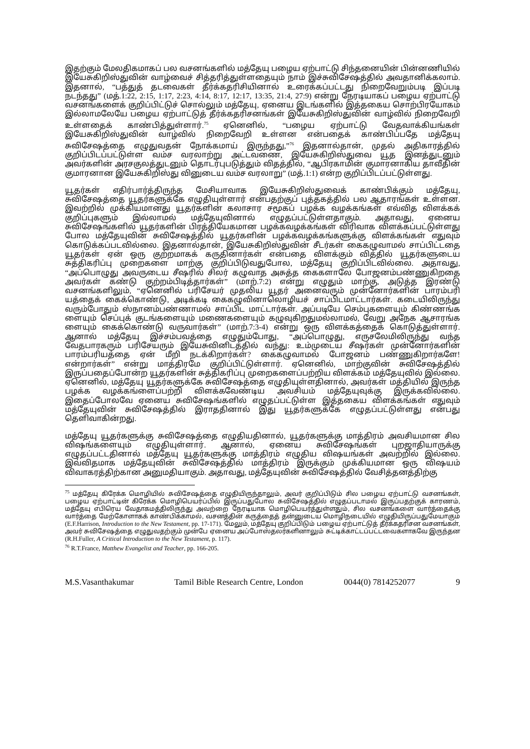இதற்கும் மேலதிகமாகப் பல வசனங்களில் மத்தேயு பழைய ஏற்பாட்டு சிந்தனையின் பின்னணியில் இயேசுகிறிஸ்துவின் வாழ்வைச் சித்தரித்துள்ளதையும் நாம் இச்சுவிசேஷத்தில் அவதானிக்கலாம். இதனால், “பத்துத் தடவைகள் தீர்க்கதரிசியினால் உரைக்கப்பட்டது நிறைவேறும்படி இப்படி நடந்தது” (மத்.1:22, 2:15, 1:17, 2:23, 4:14, 8:17, 12:17, 13:35, 21:4, 27:9) என்று நேரடியாகப் பழைய ஏற்பாட்டு வசனங்களைக் குறிப்பிட்டுச் சொல்லும் மத்தேயு, ஏனைய இடங்களில் இத்தகைய சொற்பிரயோகம் இல்லாமலேயே பழைய ஏற்பாட்டுத் தீர்க்கதரிசனங்கள் இயேசுகிறிஸ்துவின் வாழ்வில் நிறைவேறி உள்ளதைக் காண்பித்துள்ளார்.<sup>75</sup> ஏனெனில், “பழைய ஏற்பாட்டு வேதவாக்கியங்கள் இயேசுகிறிஸ்துவின் வாழ்வில் நிறைவேறி உள்ளன என்பதைக் காண்பிப்பதே மத்தேயு சுவிசேஷத்தை எழுதுவதன் நோக்கமாய் இருந்தது,”<sup>76</sup> இதனால்தான், முதல் அதிகாரத்தில் குறிப்பிடப்பட்டுள்ள வம்ச வரலாற்று அட்டவணை, இயேசுகிறிஸ்துவை யூத இனத்துடனும் அவர்களின் அரசகுலத்துடனும் தொடர்புபடுத்தும் விதத்தில், “ஆபிரகாமின் குமாரனாகிய தாவீதின் குமாரனான இயேசுகிறிஸ்து வினுடைய வம்ச வரலாறு” (மத்.1:1) என்ற குறிப்பிடப்பட்டுள்ளது.
யூதர்கள் எதிர்பார்த்திருந்த மேசியாவாக இயேசுகிறிஸ்துவைக் காண்பிக்கும் மத்தேயு, சுவிசேஷத்தை யூதர்களுக்கே எழுதியுள்ளார் என்பதற்குப் புத்தகத்தில் பல ஆதாரங்கள் உள்ளன. இவற்றில் முக்கியமானது யூதர்களின் கலாசார சமூகப் பழக்க வழக்கங்கள் எவ்வித விளக்கக் குறிப்புகளும் இல்லாமல் மத்தேயுவினால் எழுதப்பட்டுள்ளதாகும். அதாவது, ஏனைய சுவிசேஷங்களில் யூதர்களின் பிரத்தியேகமான பழக்கவழக்கங்கள் விரிவாக விளக்கப்பட்டுள்ளது போல மத்தேயுவின் சுவிசேஷத்தில் யூதர்களின் பழக்கவழக்கங்களுக்கு விளக்கங்கள் எதுவும் கொடுக்கப்படவில்லை. இதனால்தான், இயேசுகிறிஸ்துவின் சீடர்கள் கைகழுவாமல் சாப்பிட்டதை யூதர்கள் ஏன் ஒரு குற்றமாகக் கருதினார்கள் என்பதை விளக்கும் வித்தில் யூதர்களுடைய சுத்திகரிப்பு முறைகளை மாற்கு குறிப்பிடுவதுபோல, மத்தேயு குறிப்பிடவில்லை. அதாவது, “அப்பொழுது அவருடைய சீஷரில் சிலர் கழுவாத அசுத்த கைகளாலே போஜனம்பண்ணுகிறதை அவர்கள் கண்டு குற்றம்பிடித்தார்கள்” (மாற்.7:2) என்று எழுதும் மாற்கு, அடுத்த இரண்டு வசனங்களிலும், “ஏனெனில் பரிசேயர் முதலிய யூதர் அனைவரும் முன்னோர்களின் பாரம்பரி யத்தைக் கைக்கொண்டு, அடிக்கடி கைகழுவினாலொழியச் சாப்பிடமாட்டார்கள். கடையிலிருந்து வரும்போதும் ஸ்நானம்பண்ணாமல் சாப்பிட மாட்டார்கள். அப்படியே செம்புகளையும் கிண்ணங்க ளையும் செப்புக் குடங்களையும் மணைகளையும் கழுவுகிறதுமல்லாமல், வேறு அநேக ஆசாரங்க ளையும் கைக்கொண்டு வருவார்கள்” (மாற்.7:3-4) என்று ஒரு விளக்கத்தைக் கொடுத்துள்ளார். ஆனால் மத்தேயு இச்சம்பவத்தை எழுதும்போது, “அப்பொழுது, எருசலேமிலிருந்து வந்த வேதபாரகரும் பரிசேயரும் இயேசுவினிடத்தில் வந்து: உம்முடைய சீஷர்கள் முன்னோர்களின் பாரம்பரியத்தை ஏன் மீறி நடக்கிறார்கள்? கைகழுவாமல் போஜனம் பண்ணுகிறார்களே! என்றார்கள்” என்று மாத்திரமே குறிப்பிட்டுள்ளார். ஏனெனில், மாற்குவின் சுவிசேஷத்தில் இருப்பதைப்போன்ற யூதர்களின் சுத்திகரிப்பு முறைகளைப்பற்றிய விளக்கம் மத்தேயுவில் இல்லை. ஏனெனில், மத்தேயு யூதர்களுக்கே சுவிசேஷத்தை எழுதியுள்ளதினால், அவர்கள் மத்தியில் இருந்த பழக்க வழக்கங்ளைப்பற்றி விளக்கவேண்டிய அவசியம் மத்தேயுவுக்கு இருக்கவில்லை. இதைப்போலவே ஏனைய சுவிசேஷங்களில் எழுதப்பட்டுள்ள இத்தகைய விளக்கங்கள் எதுவும் மத்தேயுவின் சுவிசேஷத்தில் இராததினால் இது யூதர்களுக்கே எழுதப்பட்டுள்ளது என்பது தெளிவாகின்றது.
மத்தேயு யூதர்களுக்கு சுவிசேஷத்தை எழுதியதினால், யூதர்களுக்கு மாத்திரம் அவசியமான சில விஷங்களையும் எழுதியுள்ளார். ஆனால், ஏனைய சுவிசேஷங்கள் புறஜாதியாருக்கு எழுதப்பட்டதினால் மத்தேயு யூதர்களுக்கு மாத்திரம் எழுதிய விஷயங்கள் அவற்றில் இல்லை. இவ்விதமாக மத்தேயுவின் சுவிசேஷத்தில் மாத்திரம் இருக்கும் முக்கியமான ஒரு விஷயம் விவாகரத்திற்கான அனுமதியாகும். அதாவது, மத்தேயுவின் சுவிசேஷத்தில் வேசித்தனத்திற்கு
<sup>75</sup> மத்தேயு கிரேக்க மொழியில் சுவிசேஷத்தை எழுதியிருந்தாலும், அவர் குறிப்பிடும் சில பழைய ஏற்பாட்டு வசனங்கள், பழைய ஏற்பாட்டின் கிரேக்க மொழிபெயர்ப்பில் இருப்பதுபோல சுவிசேஷத்தில் எழுதப்படாமல் இருப்பதற்குக் காரணம், மத்தேயு எபிரெய வேதாகமத்திலிருந்து அவற்றை நேரடியாக மொழிபெயர்த்துள்ளதும், சில வசனங்களை வார்த்தைக்கு வார்த்தை மேற்கோளாகக் காண்பிக்காமல், வசனத்தின் கருத்தைத் தன்னுடைய மொழிநடையில் எழுதியிருப்பதுமேயாகும் (E.F.Harrison, Introduction to the New Testament, pp. 17-171). மேலும், மத்தேயு குறிப்பிடும் பழைய ஏற்பாட்டுத் தீர்க்கதரிசன வசனங்கள், அவர் சுவிசேஷத்தை எழுதுவதற்கும் முன்பே ஏனைய அப்போஸ்தலர்களினாலும் சுட்டிக்காட்டப்பட்டவைகளாகவே இருந்தன (R.H.Fuller, A Critical Introduction to the New Testament, p. 117).
<sup>76</sup> R.T.France, Matthew Evangelist and Teacher, pp. 166-205.
M.S.Vasanthakumar Tamil Bible Research Centre, London 0044(0) 7814252077 9